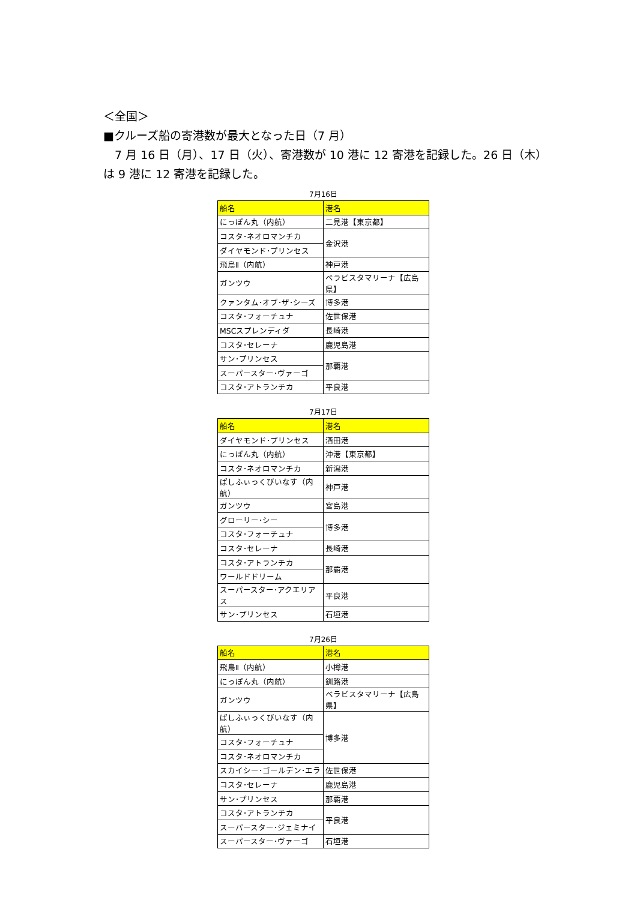＜全国＞
■クルーズ船の寄港数が最大となった日（7 月）
　7 月 16 日（月）、17 日（火）、寄港数が 10 港に 12 寄港を記録した。26 日（木）は 9 港に 12 寄港を記録した。
7月16日
| 船名 | 港名 |
| --- | --- |
| にっぽん丸（内航） | 二見港【東京都】 |
| コスタ･ネオロマンチカ | 金沢港 |
| ダイヤモンド･プリンセス | |
| 飛鳥Ⅱ（内航） | 神戸港 |
| ガンツウ | ベラビスタマリーナ【広島県】 |
| クァンタム･オブ･ザ･シーズ | 博多港 |
| コスタ･フォーチュナ | 佐世保港 |
| MSCスプレンディダ | 長崎港 |
| コスタ･セレーナ | 鹿児島港 |
| サン･プリンセス | 那覇港 |
| スーパースター･ヴァーゴ | |
| コスタ･アトランチカ | 平良港 |
7月17日
| 船名 | 港名 |
| --- | --- |
| ダイヤモンド･プリンセス | 酒田港 |
| にっぽん丸（内航） | 沖港【東京都】 |
| コスタ･ネオロマンチカ | 新潟港 |
| ぱしふぃっくびいなす（内航） | 神戸港 |
| ガンツウ | 宮島港 |
| グローリー･シー | 博多港 |
| コスタ･フォーチュナ | |
| コスタ･セレーナ | 長崎港 |
| コスタ･アトランチカ | 那覇港 |
| ワールドドリーム | |
| スーパースター･アクエリアス | 平良港 |
| サン･プリンセス | 石垣港 |
7月26日
| 船名 | 港名 |
| --- | --- |
| 飛鳥Ⅱ（内航） | 小樽港 |
| にっぽん丸（内航） | 釧路港 |
| ガンツウ | ベラビスタマリーナ【広島県】 |
| ぱしふぃっくびいなす（内航） | 博多港 |
| コスタ･フォーチュナ | |
| コスタ･ネオロマンチカ | |
| スカイシー･ゴールデン･エラ | 佐世保港 |
| コスタ･セレーナ | 鹿児島港 |
| サン･プリンセス | 那覇港 |
| コスタ･アトランチカ | 平良港 |
| スーパースター･ジェミナイ | |
| スーパースター･ヴァーゴ | 石垣港 |